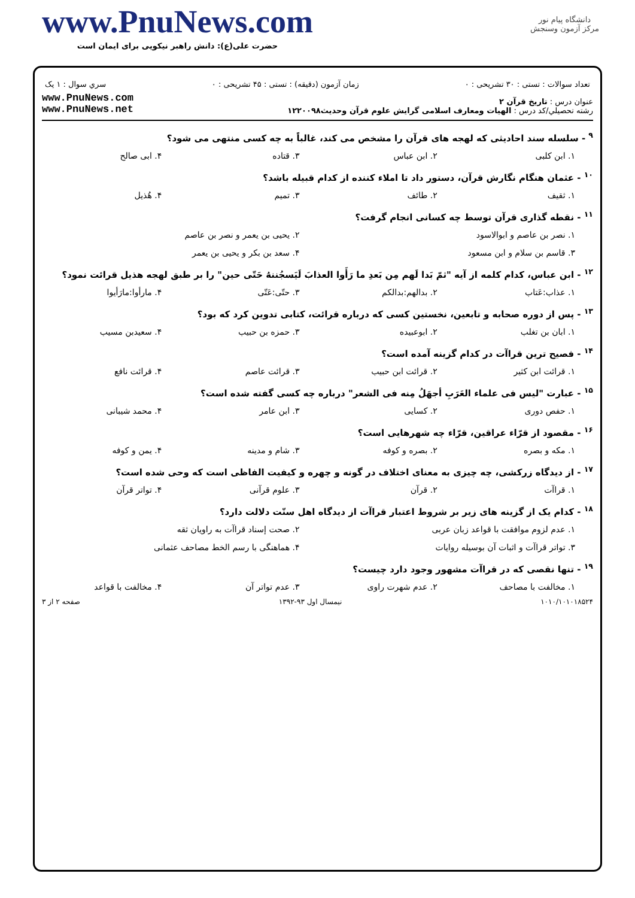www.PnuNews.com
حضرت علی(ع): دانش راهبر نیکویی برای ایمان است
دانشگاه پیام نور
مرکز آزمون وسنجش
تعداد سوالات : تستی : ۳۰ تشریحی : ۰ زمان آزمون (دقیقه) : تستی : ۴۵ تشریحی : ۰ سري سوال : ۱ یک
عنوان درس : تاریخ قرآن ۲
رشته تحصيلي/کد درس : الهیات ومعارف اسلامی گرایش علوم قرآن وحدیث۱۲۲۰۰۹۸
www.PnuNews.com
www.PnuNews.net
<sup>۹</sup> - سلسله سند احادیثی که لهجه های قرآن را مشخص می کند، غالباً به چه کسی منتهی می شود؟
۱. ابن کلبی ۲. ابن عباس ۳. قتاده ۴. ابی صالح
<sup>۱۰</sup> - عثمان هنگام نگارش قرآن، دستور داد تا املاء کننده از کدام قبیله باشد؟
۱. ثقیف ۲. طائف ۳. تمیم ۴. هُذیل
<sup>۱۱</sup> - نقطه گذاری قرآن توسط چه کسانی انجام گرفت؟
۱. نصر بن عاصم و ابوالاسود ۲. یحیی بن یعمر و نصر بن عاصم
۳. قاسم بن سلام و ابن مسعود ۴. سعد بن بکر و یحیی بن یعمر
<sup>۱۲</sup> - ابن عباس، کدام کلمه از آیه "ثمّ بَدا لَهم مِن بَعدِ ما رَأَوا العذابَ لَیَسجُننهُ حَتّی حین" را بر طبق لهجه هذیل قرائت نمود؟
۱. عذاب:عَتاب ۲. بدالهم:بدالکم ۳. حتّی:عَتّی ۴. مارأوا:مارَأیوا
<sup>۱۳</sup> - پس از دوره صحابه و تابعین، نخستین کسی که درباره قرائت، کتابی تدوین کرد که بود؟
۱. ابان بن تغلب ۲. ابوعبیده ۳. حمزه بن حبیب ۴. سعیدبن مسیب
<sup>۱۴</sup> - فصیح ترین قراآت در کدام گزینه آمده است؟
۱. قرائت ابن کثیر ۲. قرائت ابن حبیب ۳. قرائت عاصم ۴. قرائت نافع
<sup>۱۵</sup> - عبارت "لیس فی علماء العَرَبِ أجهَلُ مِنه فی الشعر" درباره چه کسی گفته شده است؟
۱. حفص دوری ۲. کسایی ۳. ابن عامر ۴. محمد شیبانی
<sup>۱۶</sup> - مقصود از قرّاء عراقین، قرّاء چه شهرهایی است؟
۱. مکه و بصره ۲. بصره و کوفه ۳. شام و مدینه ۴. یمن و کوفه
<sup>۱۷</sup> - از دیدگاه زرکشی، چه چیزی به معنای اختلاف در گونه و چهره و کیفیت الفاظی است که وحی شده است؟
۱. قراآت ۲. قرآن ۳. علوم قرآنی ۴. تواتر قرآن
<sup>۱۸</sup> - کدام یک از گزینه های زیر بر شروط اعتبار قراآت از دیدگاه اهل سنّت دلالت دارد؟
۱. عدم لزوم موافقت با قواعد زبان عربی ۲. صحت إسناد قراآت به راویان ثقه
۳. تواتر قراآت و اثبات آن بوسیله روایات ۴. هماهنگی با رسم الخط مصاحف عثمانی
<sup>۱۹</sup> - تنها نقصی که در قراآت مشهور وجود دارد چیست؟
۱. مخالفت با مصاحف ۲. عدم شهرت راوی ۳. عدم تواتر آن ۴. مخالفت با قواعد
۱۰۱۰/۱۰۱۰۱۸۵۲۴ نیمسال اول ۹۳-۱۳۹۲ صفحه ۲ از ۳